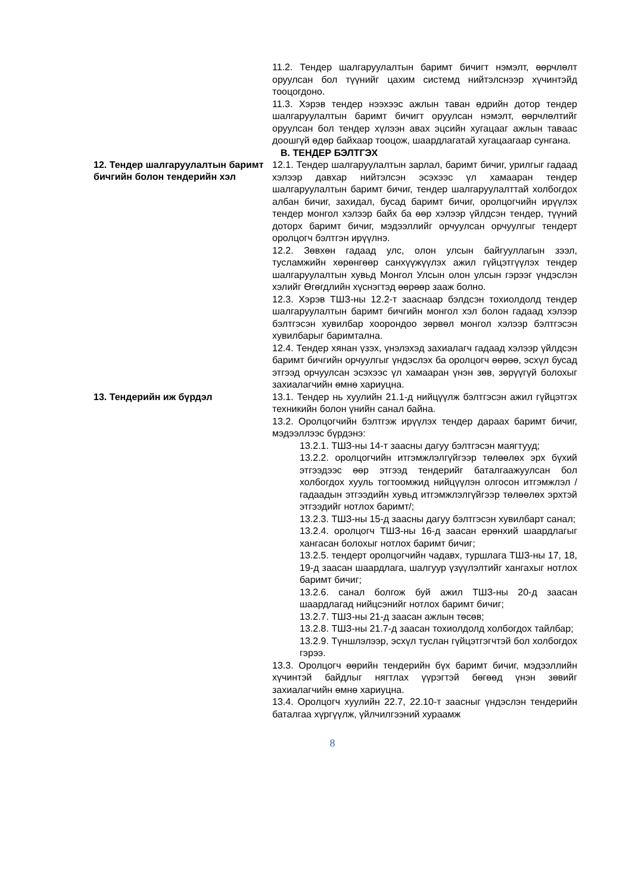11.2. Тендер шалгаруулалтын баримт бичигт нэмэлт, өөрчлөлт оруулсан бол түүнийг цахим системд нийтэлснээр хүчинтэйд тооцогдоно.
11.3. Хэрэв тендер нээхээс ажлын таван өдрийн дотор тендер шалгаруулалтын баримт бичигт оруулсан нэмэлт, өөрчлөлтийг оруулсан бол тендер хүлээн авах эцсийн хугацааг ажлын тавaас доошгүй өдөр байхаар тооцож, шаардлагатай хугацаагаар сунгана.
В. ТЕНДЕР БЭЛТГЭХ
12. Тендер шалгаруулалтын баримт бичгийн болон тендерийн хэл
12.1. Тендер шалгаруулалтын зарлал, баримт бичиг, урилгыг гадаад хэлээр давхар нийтэлсэн эсэхээс үл хамааран тендер шалгаруулалтын баримт бичиг, тендер шалгаруулалттай холбогдох албан бичиг, захидал, бусад баримт бичиг, оролцогчийн ирүүлэх тендер монгол хэлээр байх ба өөр хэлээр үйлдсэн тендер, түүний доторх баримт бичиг, мэдээллийг орчуулсан орчуулгыг тендерт оролцогч бэлтгэн ирүүлнэ.
12.2. Зөвхөн гадаад улс, олон улсын байгууллагын зээл, тусламжийн хөрөнгөөр санхүүжүүлэх ажил гүйцэтгүүлэх тендер шалгаруулалтын хувьд Монгол Улсын олон улсын гэрээг үндэслэн хэлийг Өгөгдлийн хүснэгтэд өөрөөр зааж болно.
12.3. Хэрэв ТШЗ-ны 12.2-т зааснаар бэлдсэн тохиолдолд тендер шалгаруулалтын баримт бичгийн монгол хэл болон гадаад хэлээр бэлтгэсэн хувилбар хоорондоо зөрвөл монгол хэлээр бэлтгэсэн хувилбарыг баримтална.
12.4. Тендер хянан үзэх, үнэлэхэд захиалагч гадаад хэлээр үйлдсэн баримт бичгийн орчуулгыг үндэслэх ба оролцогч өөрөө, эсхүл бусад этгээд орчуулсан эсэхээс үл хамааран үнэн зөв, зөрүүгүй болохыг захиалагчийн өмнө хариуцна.
13. Тендерийн иж бүрдэл
13.1. Тендер нь хуулийн 21.1-д нийцүүлж бэлтгэсэн ажил гүйцэтгэх техникийн болон үнийн санал байна.
13.2. Оролцогчийн бэлтгэж ирүүлэх тендер дараах баримт бичиг, мэдээллээс бүрдэнэ:
13.2.1. ТШЗ-ны 14-т заасны дагуу бэлтгэсэн маягтууд;
13.2.2. оролцогчийн итгэмжлэлгүйгээр төлөөлөх эрх бүхий этгээдээс өөр этгээд тендерийг баталгаажуулсан бол холбогдох хууль тогтоомжид нийцүүлэн олгосон итгэмжлэл /гадаадын этгээдийн хувьд итгэмжлэлгүйгээр төлөөлөх эрхтэй этгээдийг нотлох баримт/;
13.2.3. ТШЗ-ны 15-д заасны дагуу бэлтгэсэн хувилбарт санал;
13.2.4. оролцогч ТШЗ-ны 16-д заасан ерөнхий шаардлагыг хангасан болохыг нотлох баримт бичиг;
13.2.5. тендерт оролцогчийн чадавх, туршлага ТШЗ-ны 17, 18, 19-д заасан шаардлага, шалгуур үзүүлэлтийг хангахыг нотлох баримт бичиг;
13.2.6. санал болгож буй ажил ТШЗ-ны 20-д заасан шаардлагад нийцсэнийг нотлох баримт бичиг;
13.2.7. ТШЗ-ны 21-д заасан ажлын төсөв;
13.2.8. ТШЗ-ны 21.7-д заасан тохиолдолд холбогдох тайлбар;
13.2.9. Түншлэлээр, эсхүл туслан гүйцэтгэгчтэй бол холбогдох гэрээ.
13.3. Оролцогч өөрийн тендерийн бүх баримт бичиг, мэдээллийн хүчинтэй байдлыг нягтлах үүрэгтэй бөгөөд үнэн зөвийг захиалагчийн өмнө хариуцна.
13.4. Оролцогч хуулийн 22.7, 22.10-т заасныг үндэслэн тендерийн баталгаа хүргүүлж, үйлчилгээний хураамж
8